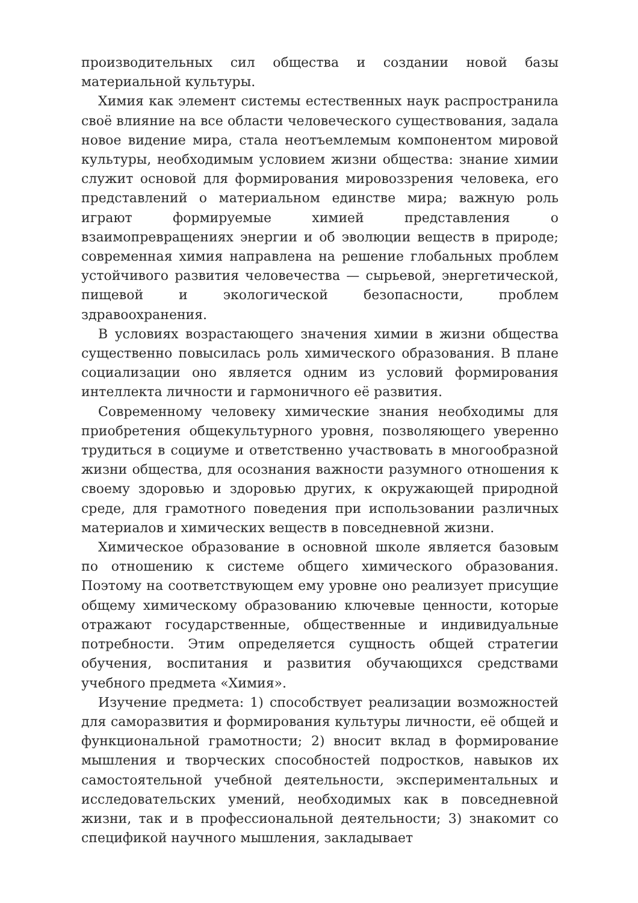производительных сил общества и создании новой базы материальной культуры.
Химия как элемент системы естественных наук распространила своё влияние на все области человеческого существования, задала новое видение мира, стала неотъемлемым компонентом мировой культуры, необходимым условием жизни общества: знание химии служит основой для формирования мировоззрения человека, его представлений о материальном единстве мира; важную роль играют формируемые химией представления о взаимопревращениях энергии и об эволюции веществ в природе; современная химия направлена на решение глобальных проблем устойчивого развития человечества — сырьевой, энергетической, пищевой и экологической безопасности, проблем здравоохранения.
В условиях возрастающего значения химии в жизни общества существенно повысилась роль химического образования. В плане социализации оно является одним из условий формирования интеллекта личности и гармоничного её развития.
Современному человеку химические знания необходимы для приобретения общекультурного уровня, позволяющего уверенно трудиться в социуме и ответственно участвовать в многообразной жизни общества, для осознания важности разумного отношения к своему здоровью и здоровью других, к окружающей природной среде, для грамотного поведения при использовании различных материалов и химических веществ в повседневной жизни.
Химическое образование в основной школе является базовым по отношению к системе общего химического образования. Поэтому на соответствующем ему уровне оно реализует присущие общему химическому образованию ключевые ценности, которые отражают государственные, общественные и индивидуальные потребности. Этим определяется сущность общей стратегии обучения, воспитания и развития обучающихся средствами учебного предмета «Химия».
Изучение предмета: 1) способствует реализации возможностей для саморазвития и формирования культуры личности, её общей и функциональной грамотности; 2) вносит вклад в формирование мышления и творческих способностей подростков, навыков их самостоятельной учебной деятельности, экспериментальных и исследовательских умений, необходимых как в повседневной жизни, так и в профессиональной деятельности; 3) знакомит со спецификой научного мышления, закладывает